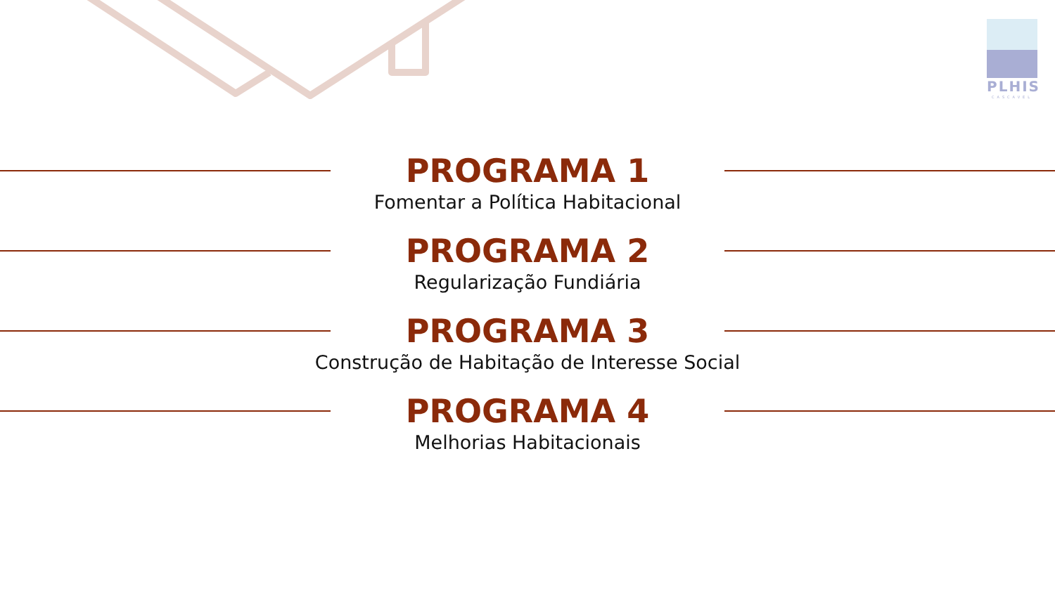PLHIS
CASCAVEL
PROGRAMA 1
Fomentar a Política Habitacional
PROGRAMA 2
Regularização Fundiária
PROGRAMA 3
Construção de Habitação de Interesse Social
PROGRAMA 4
Melhorias Habitacionais